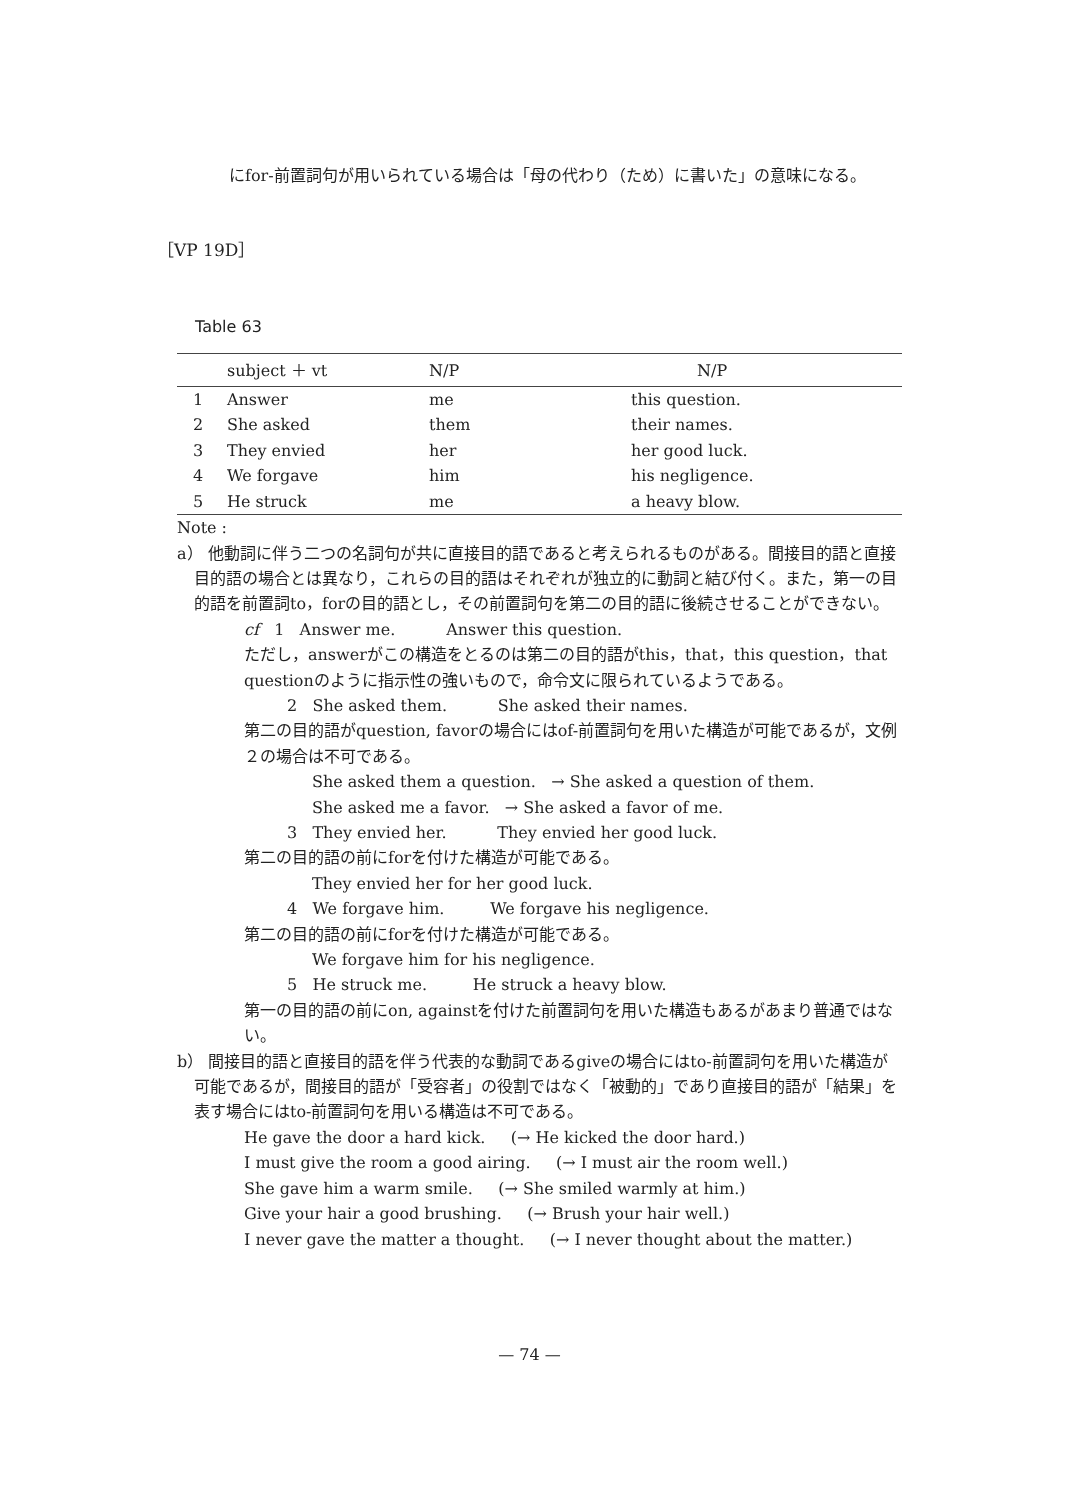にfor-前置詞句が用いられている場合は「母の代わり（ため）に書いた」の意味になる。
［VP 19D］
Table 63
| | subject ＋ vt | N/P | N/P |
| --- | --- | --- | --- |
| 1 | Answer | me | this question. |
| 2 | She asked | them | their names. |
| 3 | They envied | her | her good luck. |
| 4 | We forgave | him | his negligence. |
| 5 | He struck | me | a heavy blow. |
Note :
a） 他動詞に伴う二つの名詞句が共に直接目的語であると考えられるものがある。間接目的語と直接目的語の場合とは異なり，これらの目的語はそれぞれが独立的に動詞と結び付く。また，第一の目的語を前置詞to，forの目的語とし，その前置詞句を第二の目的語に後続させることができない。
cf 1 Answer me. Answer this question.
ただし，answerがこの構造をとるのは第二の目的語がthis，that，this question，that questionのように指示性の強いもので，命令文に限られているようである。
2 She asked them. She asked their names.
第二の目的語がquestion, favorの場合にはof-前置詞句を用いた構造が可能であるが，文例２の場合は不可である。
She asked them a question. → She asked a question of them.
She asked me a favor. → She asked a favor of me.
3 They envied her. They envied her good luck.
第二の目的語の前にforを付けた構造が可能である。
They envied her for her good luck.
4 We forgave him. We forgave his negligence.
第二の目的語の前にforを付けた構造が可能である。
We forgave him for his negligence.
5 He struck me. He struck a heavy blow.
第一の目的語の前にon, againstを付けた前置詞句を用いた構造もあるがあまり普通ではない。
b） 間接目的語と直接目的語を伴う代表的な動詞であるgiveの場合にはto-前置詞句を用いた構造が可能であるが，間接目的語が「受容者」の役割ではなく「被動的」であり直接目的語が「結果」を表す場合にはto-前置詞句を用いる構造は不可である。
He gave the door a hard kick. (→ He kicked the door hard.)
I must give the room a good airing. (→ I must air the room well.)
She gave him a warm smile. (→ She smiled warmly at him.)
Give your hair a good brushing. (→ Brush your hair well.)
I never gave the matter a thought. (→ I never thought about the matter.)
— 74 —